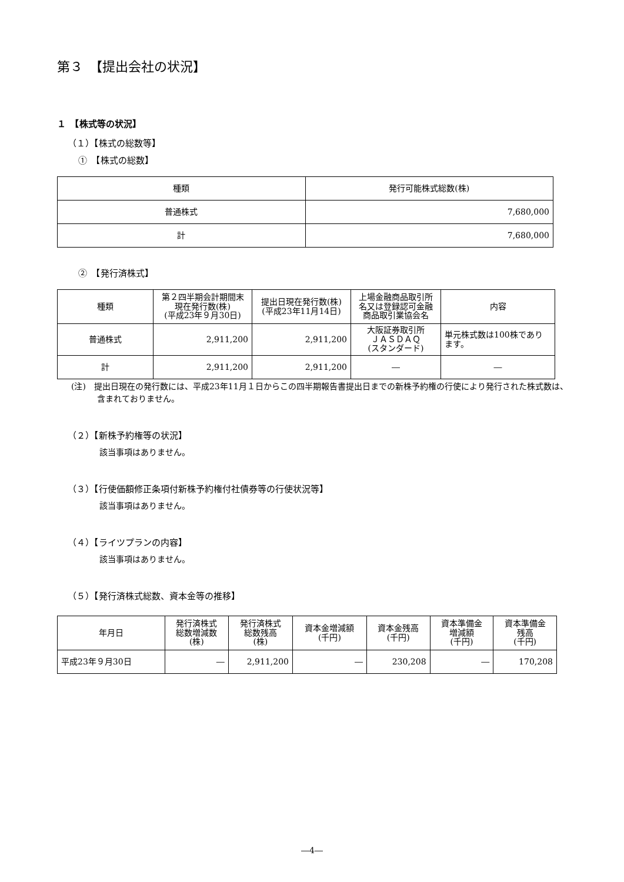第３　【提出会社の状況】
１　【株式等の状況】
（１）【株式の総数等】
①　【株式の総数】
| 種類 | 発行可能株式総数(株) |
| --- | --- |
| 普通株式 | 7,680,000 |
| 計 | 7,680,000 |
②　【発行済株式】
| 種類 | 第２四半期会計期間末 現在発行数(株) (平成23年９月30日) | 提出日現在発行数(株) (平成23年11月14日) | 上場金融商品取引所 名又は登録認可金融 商品取引業協会名 | 内容 |
| --- | --- | --- | --- | --- |
| 普通株式 | 2,911,200 | 2,911,200 | 大阪証券取引所 ＪＡＳＤＡＱ (スタンダード) | 単元株式数は100株であり ます。 |
| 計 | 2,911,200 | 2,911,200 | ― | ― |
(注)　提出日現在の発行数には、平成23年11月１日からこの四半期報告書提出日までの新株予約権の行使により発行された株式数は、含まれておりません。
（２）【新株予約権等の状況】
該当事項はありません。
（３）【行使価額修正条項付新株予約権付社債券等の行使状況等】
該当事項はありません。
（４）【ライツプランの内容】
該当事項はありません。
（５）【発行済株式総数、資本金等の推移】
| 年月日 | 発行済株式 総数増減数 (株) | 発行済株式 総数残高 (株) | 資本金増減額 (千円) | 資本金残高 (千円) | 資本準備金 増減額 (千円) | 資本準備金 残高 (千円) |
| --- | --- | --- | --- | --- | --- | --- |
| 平成23年９月30日 | ― | 2,911,200 | ― | 230,208 | ― | 170,208 |
―4―